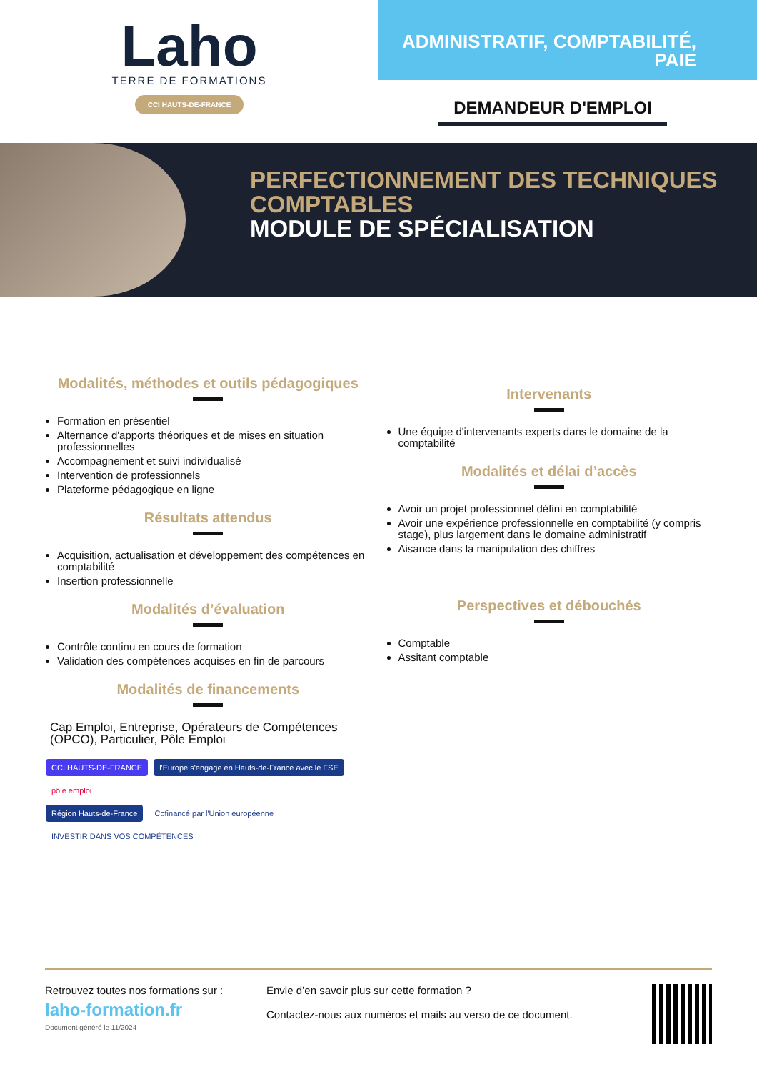Laho
TERRE DE FORMATIONS
CCI HAUTS-DE-FRANCE
ADMINISTRATIF, COMPTABILITÉ,
PAIE
DEMANDEUR D'EMPLOI
PERFECTIONNEMENT DES TECHNIQUES
COMPTABLES
MODULE DE SPÉCIALISATION
Modalités, méthodes et outils pédagogiques
Formation en présentiel
Alternance d'apports théoriques et de mises en situation professionnelles
Accompagnement et suivi individualisé
Intervention de professionnels
Plateforme pédagogique en ligne
Résultats attendus
Acquisition, actualisation et développement des compétences en comptabilité
Insertion professionnelle
Modalités d’évaluation
Contrôle continu en cours de formation
Validation des compétences acquises en fin de parcours
Modalités de financements
Cap Emploi, Entreprise, Opérateurs de Compétences (OPCO), Particulier, Pôle Emploi
CCI HAUTS-DE-FRANCE l'Europe s'engage en Hauts-de-France avec le FSE pôle emploi
Région Hauts-de-France Cofinancé par l'Union européenne INVESTIR DANS VOS COMPÉTENCES
Intervenants
Une équipe d'intervenants experts dans le domaine de la comptabilité
Modalités et délai d’accès
Avoir un projet professionnel défini en comptabilité
Avoir une expérience professionnelle en comptabilité (y compris stage), plus largement dans le domaine administratif
Aisance dans la manipulation des chiffres
Perspectives et débouchés
Comptable
Assitant comptable
Retrouvez toutes nos formations sur :
laho-formation.fr
Document généré le 11/2024
Envie d’en savoir plus sur cette formation ?
Contactez-nous aux numéros et mails au verso de ce document.